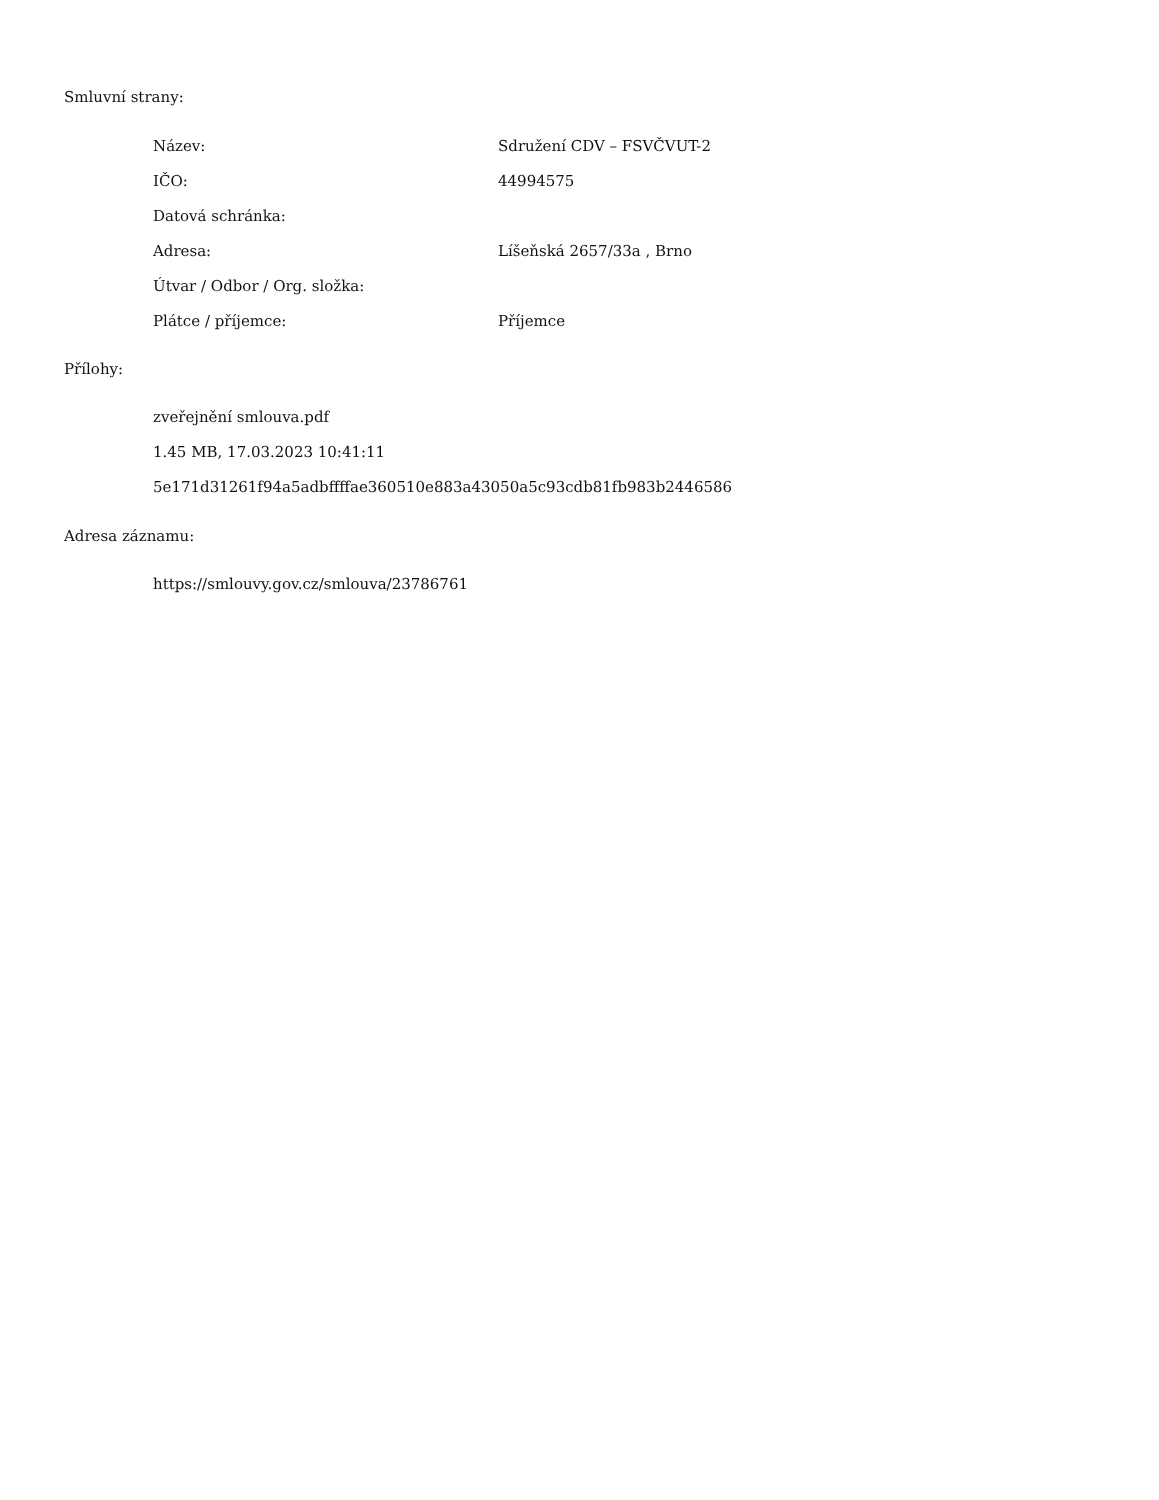Smluvní strany:
| Název: | Sdružení CDV – FSVČVUT-2 |
| IČO: | 44994575 |
| Datová schránka: | |
| Adresa: | Líšeňská 2657/33a , Brno |
| Útvar / Odbor / Org. složka: | |
| Plátce / příjemce: | Příjemce |
Přílohy:
zveřejnění smlouva.pdf
1.45 MB, 17.03.2023 10:41:11
5e171d31261f94a5adbffffae360510e883a43050a5c93cdb81fb983b2446586
Adresa záznamu:
https://smlouvy.gov.cz/smlouva/23786761